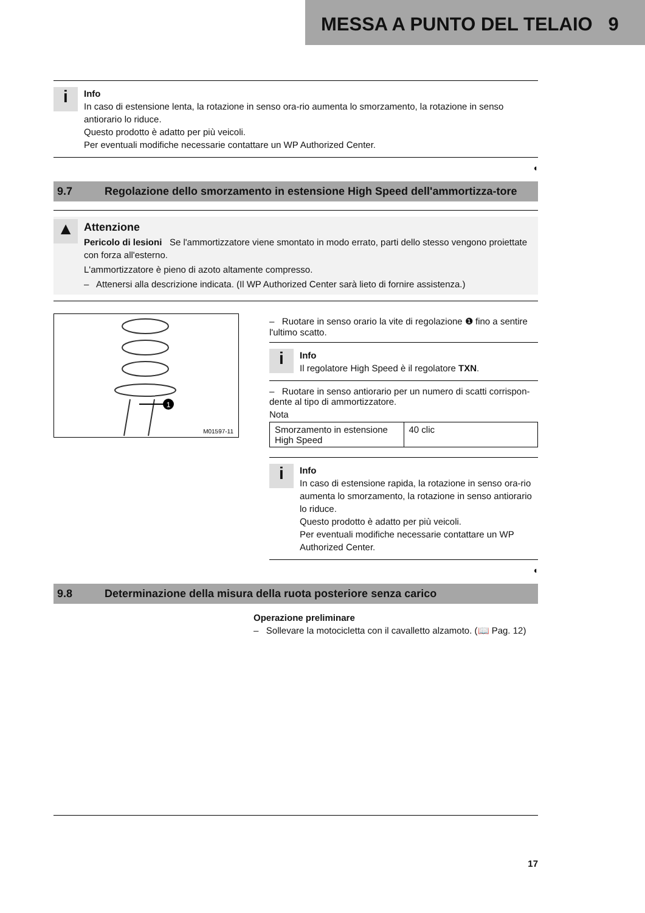MESSA A PUNTO DEL TELAIO 9
i
Info
In caso di estensione lenta, la rotazione in senso ora-rio aumenta lo smorzamento, la rotazione in senso antiorario lo riduce.
Questo prodotto è adatto per più veicoli.
Per eventuali modifiche necessarie contattare un WP Authorized Center.
◖
9.7 Regolazione dello smorzamento in estensione High Speed dell'ammortizza-tore
▲
Attenzione
Pericolo di lesioni Se l'ammortizzatore viene smontato in modo errato, parti dello stesso vengono proiettate con forza all'esterno.
L'ammortizzatore è pieno di azoto altamente compresso.
– Attenersi alla descrizione indicata. (Il WP Authorized Center sarà lieto di fornire assistenza.)
1
M01597-11
– Ruotare in senso orario la vite di regolazione ❶ fino a sentire l'ultimo scatto.
i
Info
Il regolatore High Speed è il regolatore TXN.
– Ruotare in senso antiorario per un numero di scatti corrispon-dente al tipo di ammortizzatore.
Nota
| Smorzamento in estensione High Speed | 40 clic |
i
Info
In caso di estensione rapida, la rotazione in senso ora-rio aumenta lo smorzamento, la rotazione in senso antiorario lo riduce.
Questo prodotto è adatto per più veicoli.
Per eventuali modifiche necessarie contattare un WP Authorized Center.
◖
9.8 Determinazione della misura della ruota posteriore senza carico
Operazione preliminare
– Sollevare la motocicletta con il cavalletto alzamoto. (📖 Pag. 12)
17